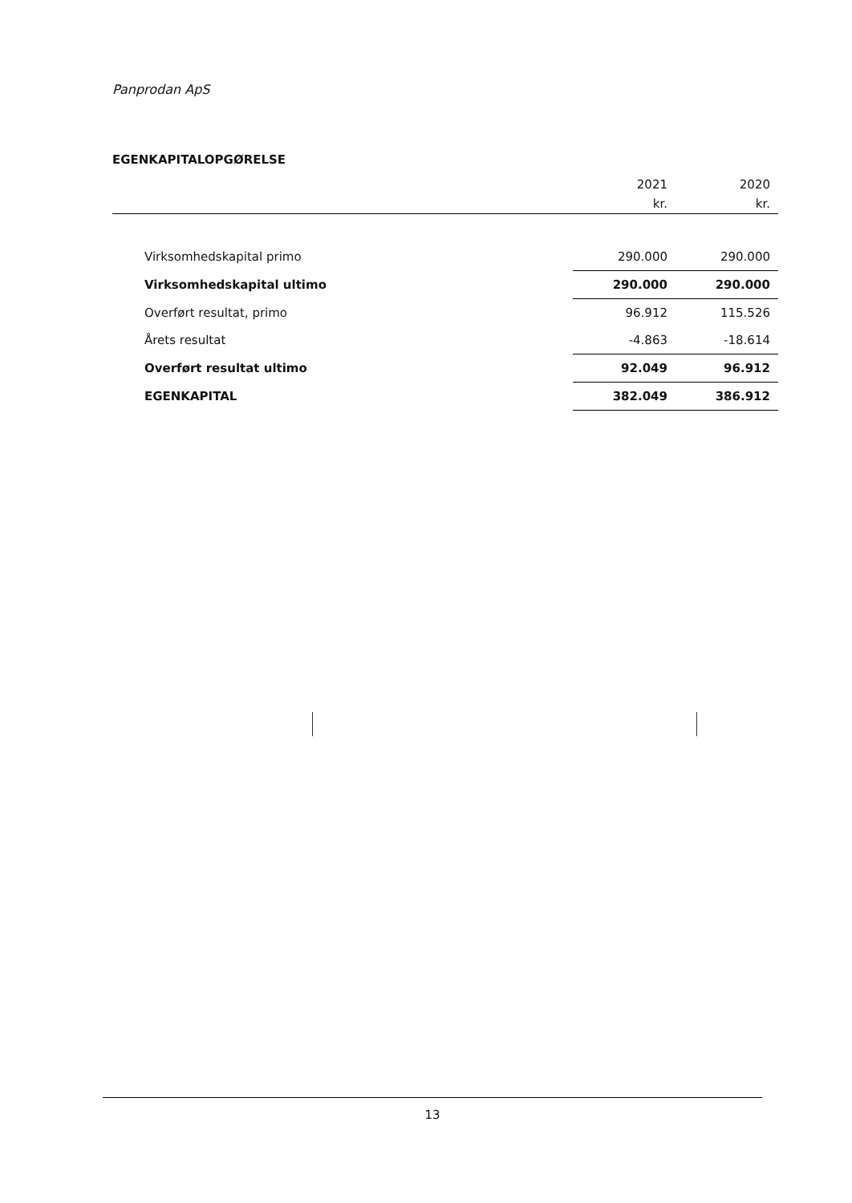Panprodan ApS
EGENKAPITALOPGØRELSE
| | 2021 | 2020 |
| --- | --- | --- |
| | kr. | kr. |
| Virksomhedskapital primo | 290.000 | 290.000 |
| Virksomhedskapital ultimo | 290.000 | 290.000 |
| Overført resultat, primo | 96.912 | 115.526 |
| Årets resultat | -4.863 | -18.614 |
| Overført resultat ultimo | 92.049 | 96.912 |
| EGENKAPITAL | 382.049 | 386.912 |
13